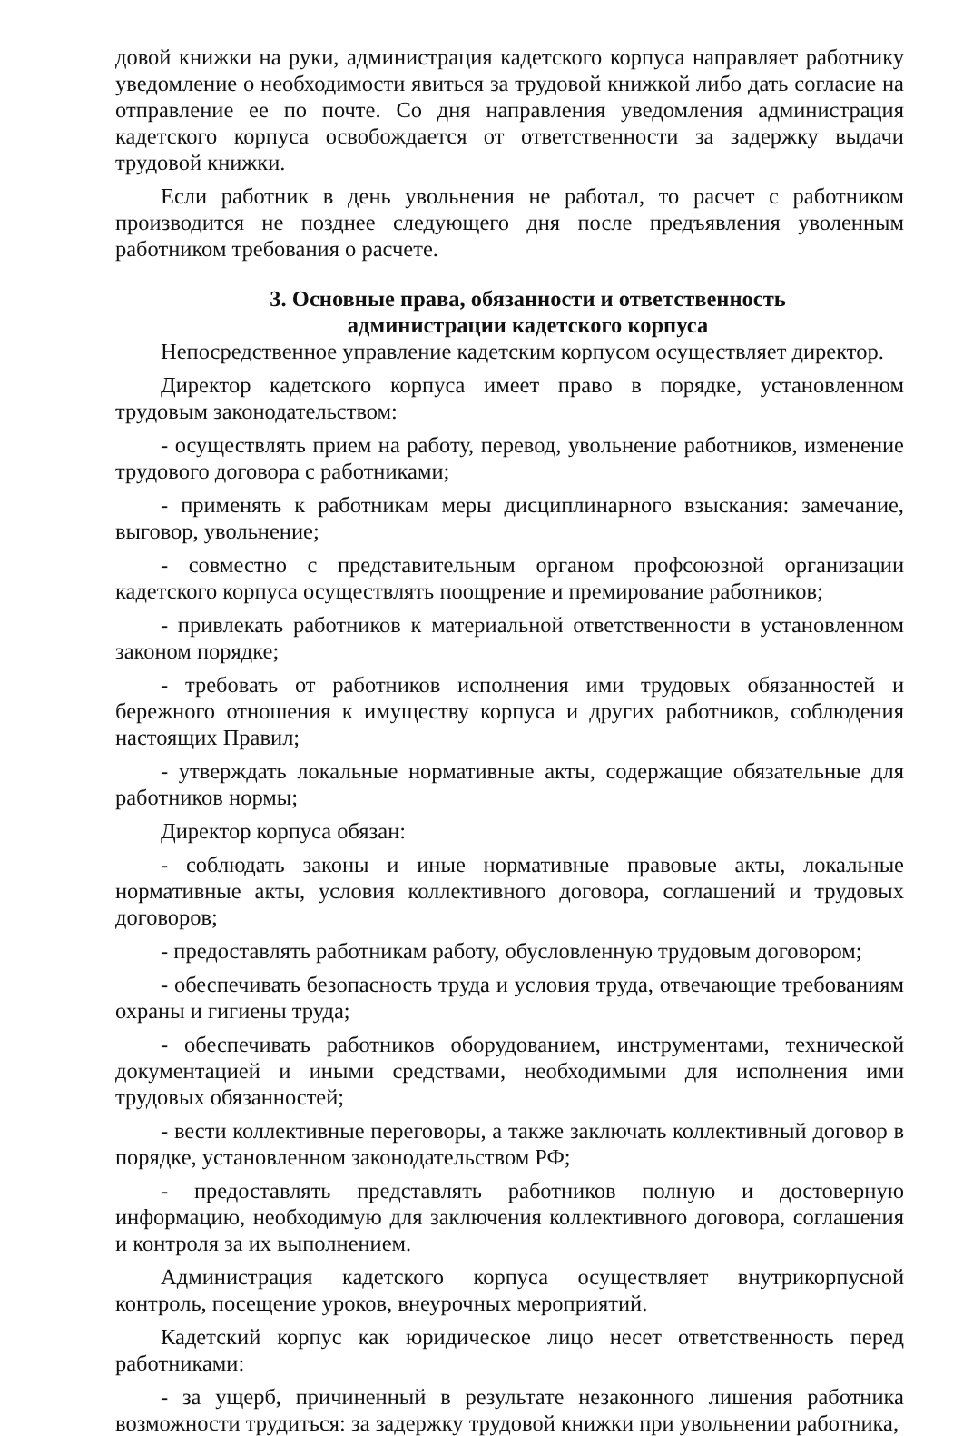довой книжки на руки, администрация кадетского корпуса направляет работнику уведомление о необходимости явиться за трудовой книжкой либо дать согласие на отправление ее по почте. Со дня направления уведомления администрация кадетского корпуса освобождается от ответственности за задержку выдачи трудовой книжки.
Если работник в день увольнения не работал, то расчет с работником производится не позднее следующего дня после предъявления уволенным работником требования о расчете.
3. Основные права, обязанности и ответственность
администрации кадетского корпуса
Непосредственное управление кадетским корпусом осуществляет директор.
Директор кадетского корпуса имеет право в порядке, установленном трудовым законодательством:
- осуществлять прием на работу, перевод, увольнение работников, изменение трудового договора с работниками;
- применять к работникам меры дисциплинарного взыскания: замечание, выговор, увольнение;
- совместно с представительным органом профсоюзной организации кадетского корпуса осуществлять поощрение и премирование работников;
- привлекать работников к материальной ответственности в установленном законом порядке;
- требовать от работников исполнения ими трудовых обязанностей и бережного отношения к имуществу корпуса и других работников, соблюдения настоящих Правил;
- утверждать локальные нормативные акты, содержащие обязательные для работников нормы;
Директор корпуса обязан:
- соблюдать законы и иные нормативные правовые акты, локальные нормативные акты, условия коллективного договора, соглашений и трудовых договоров;
- предоставлять работникам работу, обусловленную трудовым договором;
- обеспечивать безопасность труда и условия труда, отвечающие требованиям охраны и гигиены труда;
- обеспечивать работников оборудованием, инструментами, технической документацией и иными средствами, необходимыми для исполнения ими трудовых обязанностей;
- вести коллективные переговоры, а также заключать коллективный договор в порядке, установленном законодательством РФ;
- предоставлять представлять работников полную и достоверную информацию, необходимую для заключения коллективного договора, соглашения и контроля за их выполнением.
Администрация кадетского корпуса осуществляет внутрикорпусной контроль, посещение уроков, внеурочных мероприятий.
Кадетский корпус как юридическое лицо несет ответственность перед работниками:
- за ущерб, причиненный в результате незаконного лишения работника возможности трудиться: за задержку трудовой книжки при увольнении работника,